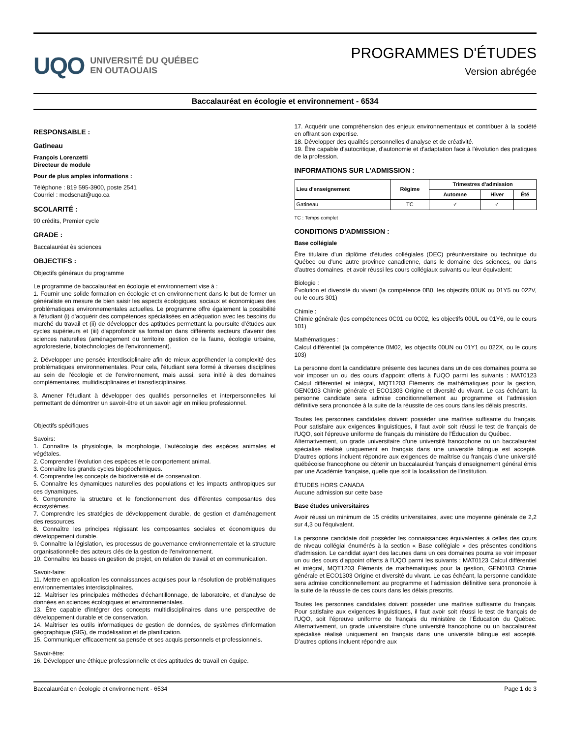UQO
UNIVERSITÉ DU QUÉBEC
EN OUTAOUAIS
PROGRAMMES D'ÉTUDES
Version abrégée
Baccalauréat en écologie et environnement - 6534
RESPONSABLE :
Gatineau
François Lorenzetti
Directeur de module
Pour de plus amples informations :
Téléphone : 819 595-3900, poste 2541
Courriel : modscnat@uqo.ca
SCOLARITÉ :
90 crédits, Premier cycle
GRADE :
Baccalauréat ès sciences
OBJECTIFS :
Objectifs généraux du programme
Le programme de baccalauréat en écologie et environnement vise à :
1. Fournir une solide formation en écologie et en environnement dans le but de former un généraliste en mesure de bien saisir les aspects écologiques, sociaux et économiques des problématiques environnementales actuelles. Le programme offre également la possibilité à l'étudiant (i) d'acquérir des compétences spécialisées en adéquation avec les besoins du marché du travail et (ii) de développer des aptitudes permettant la poursuite d'études aux cycles supérieurs et (iii) d'approfondir sa formation dans différents secteurs d'avenir des sciences naturelles (aménagement du territoire, gestion de la faune, écologie urbaine, agroforesterie, biotechnologies de l'environnement).
2. Développer une pensée interdisciplinaire afin de mieux appréhender la complexité des problématiques environnementales. Pour cela, l'étudiant sera formé à diverses disciplines au sein de l'écologie et de l'environnement, mais aussi, sera initié à des domaines complémentaires, multidisciplinaires et transdisciplinaires.
3. Amener l'étudiant à développer des qualités personnelles et interpersonnelles lui permettant de démontrer un savoir-être et un savoir agir en milieu professionnel.
Objectifs spécifiques
Savoirs:
1. Connaître la physiologie, la morphologie, l'autécologie des espèces animales et végétales.
2. Comprendre l'évolution des espèces et le comportement animal.
3. Connaître les grands cycles biogéochimiques.
4. Comprendre les concepts de biodiversité et de conservation.
5. Connaître les dynamiques naturelles des populations et les impacts anthropiques sur ces dynamiques.
6. Comprendre la structure et le fonctionnement des différentes composantes des écosystèmes.
7. Comprendre les stratégies de développement durable, de gestion et d'aménagement des ressources.
8. Connaître les principes régissant les composantes sociales et économiques du développement durable.
9. Connaître la législation, les processus de gouvernance environnementale et la structure organisationnelle des acteurs clés de la gestion de l'environnement.
10. Connaître les bases en gestion de projet, en relation de travail et en communication.
Savoir-faire:
11. Mettre en application les connaissances acquises pour la résolution de problématiques environnementales interdisciplinaires.
12. Maîtriser les principales méthodes d'échantillonnage, de laboratoire, et d'analyse de données en sciences écologiques et environnementales.
13. Être capable d'intégrer des concepts multidisciplinaires dans une perspective de développement durable et de conservation.
14. Maîtriser les outils informatiques de gestion de données, de systèmes d'information géographique (SIG), de modélisation et de planification.
15. Communiquer efficacement sa pensée et ses acquis personnels et professionnels.
Savoir-être:
16. Développer une éthique professionnelle et des aptitudes de travail en équipe.
17. Acquérir une compréhension des enjeux environnementaux et contribuer à la société en offrant son expertise.
18. Développer des qualités personnelles d'analyse et de créativité.
19. Être capable d'autocritique, d'autonomie et d'adaptation face à l'évolution des pratiques de la profession.
INFORMATIONS SUR L'ADMISSION :
| Lieu d'enseignement | Régime | Trimestres d'admission | | |
| --- | --- | --- | --- | --- |
| | | Automne | Hiver | Été |
| Gatineau | TC | ✓ | ✓ | |
TC : Temps complet
CONDITIONS D'ADMISSION :
Base collégiale
Être titulaire d'un diplôme d'études collégiales (DEC) préuniversitaire ou technique du Québec ou d'une autre province canadienne, dans le domaine des sciences, ou dans d'autres domaines, et avoir réussi les cours collégiaux suivants ou leur équivalent:
Biologie :
Évolution et diversité du vivant (la compétence 0B0, les objectifs 00UK ou 01Y5 ou 022V, ou le cours 301)
Chimie :
Chimie générale (les compétences 0C01 ou 0C02, les objectifs 00UL ou 01Y6, ou le cours 101)
Mathématiques :
Calcul différentiel (la compétence 0M02, les objectifs 00UN ou 01Y1 ou 022X, ou le cours 103)
La personne dont la candidature présente des lacunes dans un de ces domaines pourra se voir imposer un ou des cours d'appoint offerts à l'UQO parmi les suivants : MAT0123 Calcul différentiel et intégral, MQT1203 Éléments de mathématiques pour la gestion, GEN0103 Chimie générale et ECO1303 Origine et diversité du vivant. Le cas échéant, la personne candidate sera admise conditionnellement au programme et l'admission définitive sera prononcée à la suite de la réussite de ces cours dans les délais prescrits.
Toutes les personnes candidates doivent posséder une maîtrise suffisante du français. Pour satisfaire aux exigences linguistiques, il faut avoir soit réussi le test de français de l'UQO, soit l'épreuve uniforme de français du ministère de l'Éducation du Québec.
Alternativement, un grade universitaire d'une université francophone ou un baccalauréat spécialisé réalisé uniquement en français dans une université bilingue est accepté. D'autres options incluent répondre aux exigences de maîtrise du français d'une université québécoise francophone ou détenir un baccalauréat français d'enseignement général émis par une Académie française, quelle que soit la localisation de l'institution.
ÉTUDES HORS CANADA
Aucune admission sur cette base
Base études universitaires
Avoir réussi un minimum de 15 crédits universitaires, avec une moyenne générale de 2,2 sur 4,3 ou l'équivalent.
La personne candidate doit posséder les connaissances équivalentes à celles des cours de niveau collégial énumérés à la section « Base collégiale » des présentes conditions d'admission. Le candidat ayant des lacunes dans un ces domaines pourra se voir imposer un ou des cours d'appoint offerts à l'UQO parmi les suivants : MAT0123 Calcul différentiel et intégral, MQT1203 Éléments de mathématiques pour la gestion, GEN0103 Chimie générale et ECO1303 Origine et diversité du vivant. Le cas échéant, la personne candidate sera admise conditionnellement au programme et l'admission définitive sera prononcée à la suite de la réussite de ces cours dans les délais prescrits.
Toutes les personnes candidates doivent posséder une maîtrise suffisante du français. Pour satisfaire aux exigences linguistiques, il faut avoir soit réussi le test de français de l'UQO, soit l'épreuve uniforme de français du ministère de l'Éducation du Québec. Alternativement, un grade universitaire d'une université francophone ou un baccalauréat spécialisé réalisé uniquement en français dans une université bilingue est accepté. D'autres options incluent répondre aux
Baccalauréat en écologie et environnement - 6534 Page 1 de 3